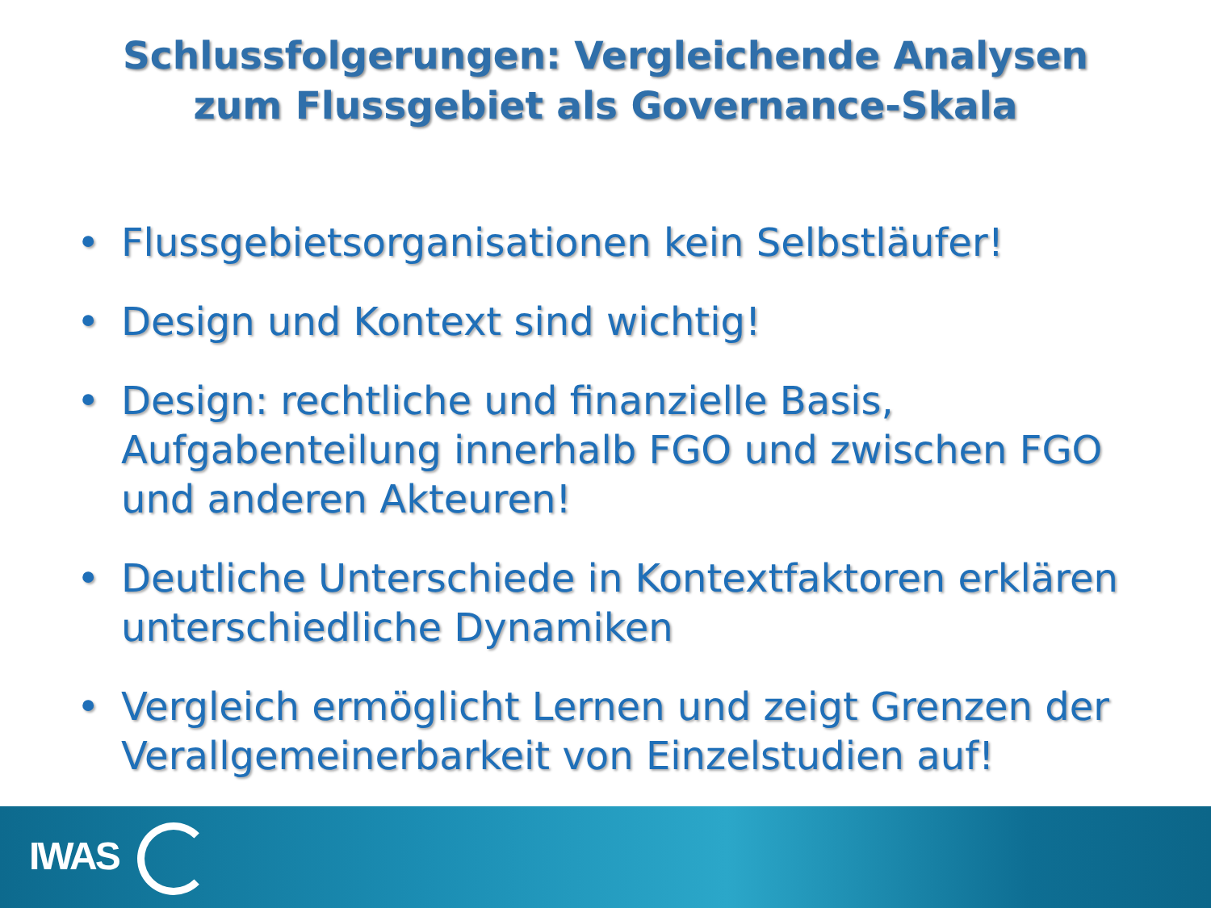Schlussfolgerungen: Vergleichende Analysen
zum Flussgebiet als Governance-Skala
• Flussgebietsorganisationen kein Selbstläufer!
• Design und Kontext sind wichtig!
• Design: rechtliche und finanzielle Basis, Aufgabenteilung innerhalb FGO und zwischen FGO und anderen Akteuren!
• Deutliche Unterschiede in Kontextfaktoren erklären unterschiedliche Dynamiken
• Vergleich ermöglicht Lernen und zeigt Grenzen der Verallgemeinerbarkeit von Einzelstudien auf!
IWAS